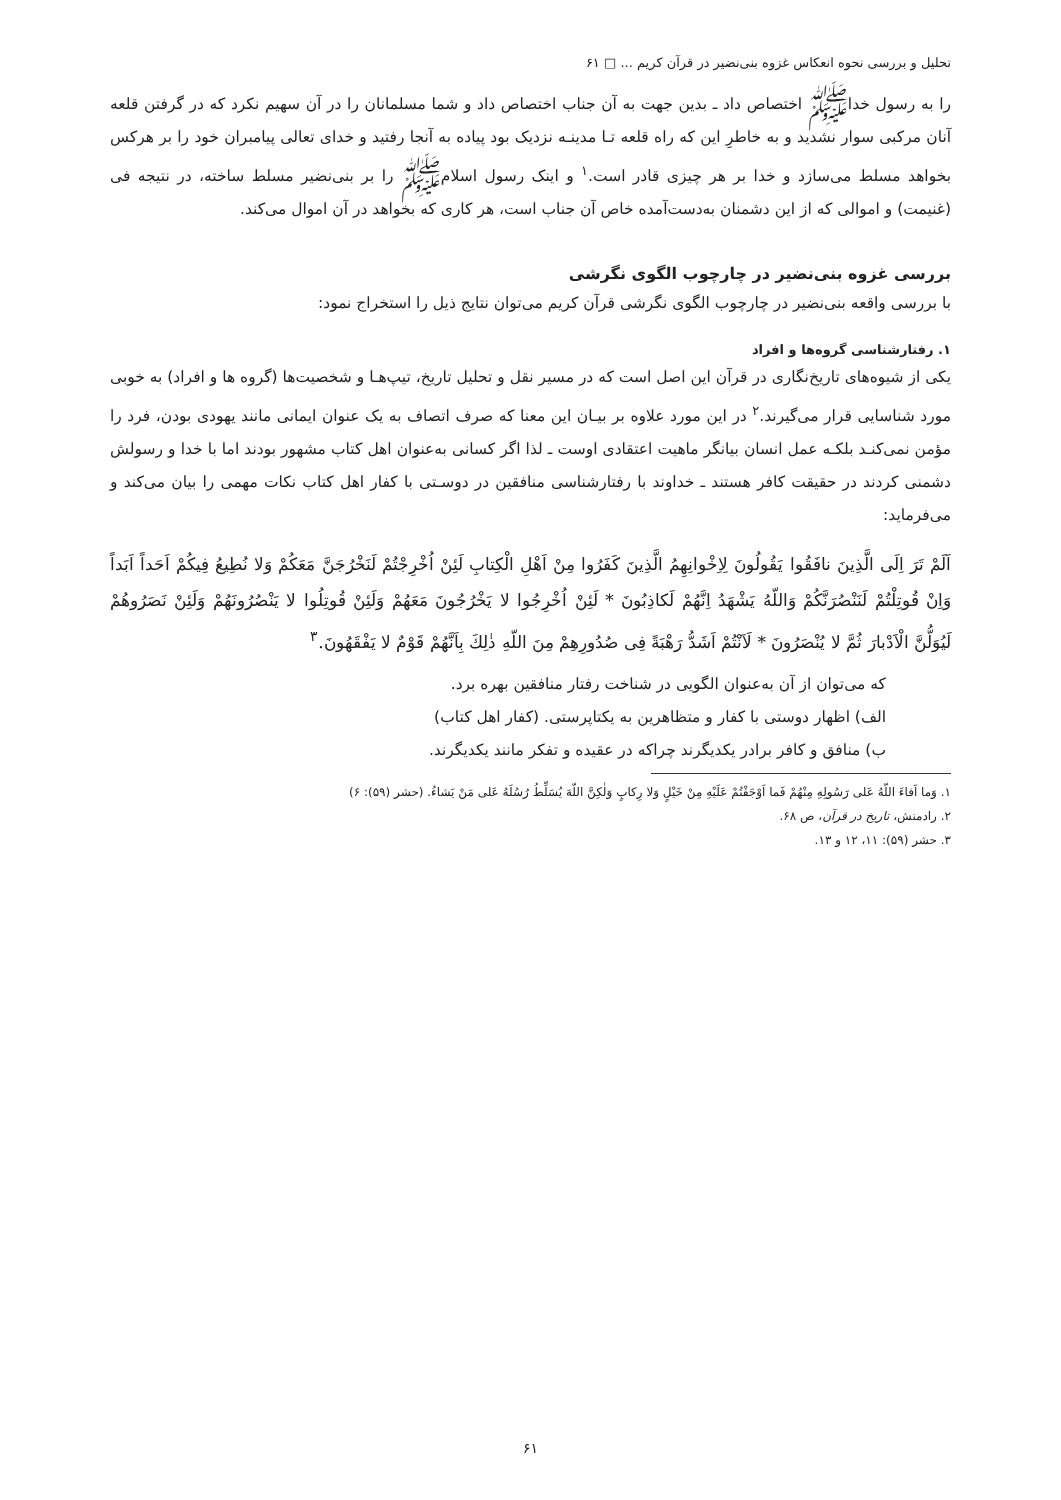تحلیل و بررسی نحوه انعکاس غزوه بنی‌نضیر در قرآن کریم ... □ ۶۱
را به رسول خداﷺ اختصاص داد ـ بدین جهت به آن جناب اختصاص داد و شما مسلمانان را در آن سهیم نکرد که در گرفتن قلعه آنان مرکبی سوار نشدید و به خاطرِ این که راه قلعه تـا مدینـه نزدیک بود پیاده به آنجا رفتید و خدای تعالی پیامبران خود را بر هرکس بخواهد مسلط می‌سازد و خدا بر هر چیزی قادر است.<sup>۱</sup> و اینک رسول اسلامﷺ را بر بنی‌نضیر مسلط ساخته، در نتیجه فی (غنیمت) و اموالی که از این دشمنان به‌دست‌آمده خاص آن جناب است، هر کاری که بخواهد در آن اموال می‌کند.
بررسی غزوه بنی‌نضیر در چارچوب الگوی نگرشی
با بررسی واقعه بنی‌نضیر در چارچوب الگوی نگرشی قرآن کریم می‌توان نتایج ذیل را استخراج نمود:
۱. رفتارشناسی گروه‌ها و افراد
یکی از شیوه‌های تاریخ‌نگاری در قرآن این اصل است که در مسیر نقل و تحلیل تاریخ، تیپ‌هـا و شخصیت‌ها (گروه ها و افراد) به خوبی مورد شناسایی قرار می‌گیرند.<sup>۲</sup> در این مورد علاوه بر بیـان این معنا که صرف اتصاف به یک عنوان ایمانی مانند یهودی بودن، فرد را مؤمن نمی‌کنـد بلکـه عمل انسان بیانگر ماهیت اعتقادی اوست ـ لذا اگر کسانی به‌عنوان اهل کتاب مشهور بودند اما با خدا و رسولش دشمنی کردند در حقیقت کافر هستند ـ خداوند با رفتارشناسی منافقین در دوسـتی با کفار اهل کتاب نکات مهمی را بیان می‌کند و می‌فرماید:
اَلَمْ تَرَ اِلَى الَّذِينَ نافَقُوا يَقُولُونَ لِاِخْوانِهِمُ الَّذِينَ كَفَرُوا مِنْ اَهْلِ الْكِتابِ لَئِنْ اُخْرِجْتُمْ لَنَخْرُجَنَّ مَعَكُمْ وَلا نُطِيعُ فِيكُمْ اَحَداً اَبَداً وَاِنْ قُوتِلْتُمْ لَنَنْصُرَنَّكُمْ وَاللّهُ يَشْهَدُ اِنَّهُمْ لَكاذِبُونَ * لَئِنْ اُخْرِجُوا لا يَخْرُجُونَ مَعَهُمْ وَلَئِنْ قُوتِلُوا لا يَنْصُرُونَهُمْ وَلَئِنْ نَصَرُوهُمْ لَيُوَلُّنَّ الْاَدْبارَ ثُمَّ لا يُنْصَرُونَ * لَاَنْتُمْ اَشَدُّ رَهْبَةً فِى صُدُورِهِمْ مِنَ اللّهِ ذٰلِكَ بِاَنَّهُمْ قَوْمٌ لا يَفْقَهُونَ.<sup>۳</sup>
که می‌توان از آن به‌عنوان الگویی در شناخت رفتار منافقین بهره برد.
الف) اظهار دوستی با کفار و متظاهرین به یکتاپرستی. (کفار اهل کتاب)
ب) منافق و کافر برادر یکدیگرند چراکه در عقیده و تفکر مانند یکدیگرند.
۱. وَما اَفاءَ اللّهُ عَلى رَسُولِهِ مِنْهُمْ فَما اَوْجَفْتُمْ عَلَيْهِ مِنْ خَيْلٍ وَلا رِكابٍ وَلٰكِنَّ اللّهَ يُسَلِّطُ رُسُلَهُ عَلى مَنْ يَشاءُ. (حشر (۵۹): ۶)
۲. رادمنش، تاریخ در قرآن، ص ۶۸.
۳. حشر (۵۹): ۱۱، ۱۲ و ۱۳.
۶۱